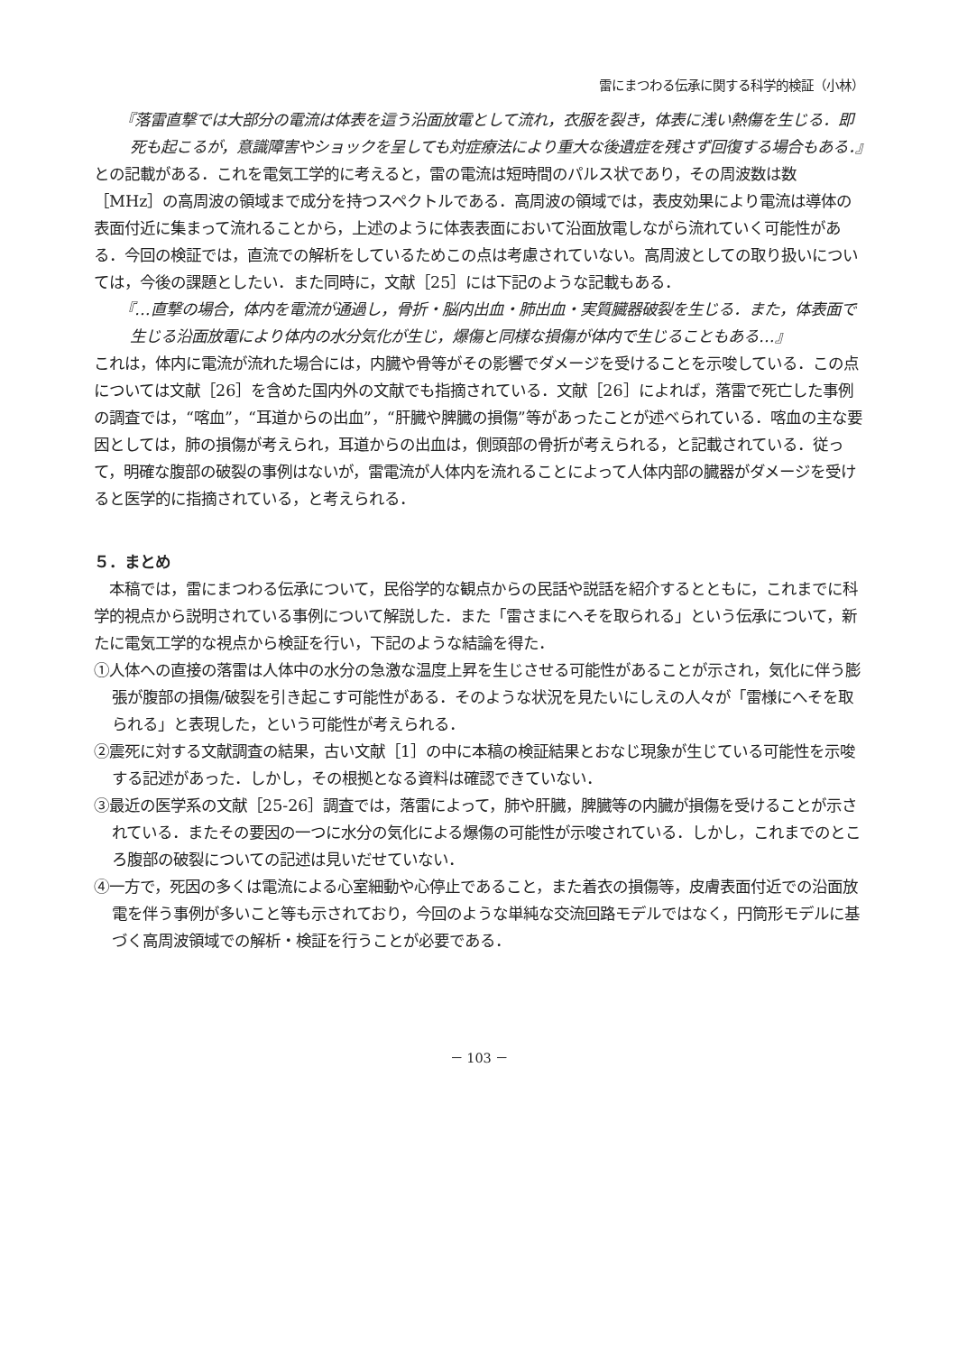雷にまつわる伝承に関する科学的検証（小林）
『落雷直撃では大部分の電流は体表を這う沿面放電として流れ，衣服を裂き，体表に浅い熱傷を生じる．即死も起こるが，意識障害やショックを呈しても対症療法により重大な後遺症を残さず回復する場合もある．』
との記載がある．これを電気工学的に考えると，雷の電流は短時間のパルス状であり，その周波数は数［MHz］の高周波の領域まで成分を持つスペクトルである．高周波の領域では，表皮効果により電流は導体の表面付近に集まって流れることから，上述のように体表表面において沿面放電しながら流れていく可能性がある．今回の検証では，直流での解析をしているためこの点は考慮されていない。高周波としての取り扱いについては，今後の課題としたい．また同時に，文献［25］には下記のような記載もある．
『…直撃の場合，体内を電流が通過し，骨折・脳内出血・肺出血・実質臓器破裂を生じる．また，体表面で生じる沿面放電により体内の水分気化が生じ，爆傷と同様な損傷が体内で生じることもある…』
これは，体内に電流が流れた場合には，内臓や骨等がその影響でダメージを受けることを示唆している．この点については文献［26］を含めた国内外の文献でも指摘されている．文献［26］によれば，落雷で死亡した事例の調査では，“喀血”，“耳道からの出血”，“肝臓や脾臓の損傷”等があったことが述べられている．喀血の主な要因としては，肺の損傷が考えられ，耳道からの出血は，側頭部の骨折が考えられる，と記載されている．従って，明確な腹部の破裂の事例はないが，雷電流が人体内を流れることによって人体内部の臓器がダメージを受けると医学的に指摘されている，と考えられる．
５．まとめ
本稿では，雷にまつわる伝承について，民俗学的な観点からの民話や説話を紹介するとともに，これまでに科学的視点から説明されている事例について解説した．また「雷さまにへそを取られる」という伝承について，新たに電気工学的な視点から検証を行い，下記のような結論を得た．
①人体への直接の落雷は人体中の水分の急激な温度上昇を生じさせる可能性があることが示され，気化に伴う膨張が腹部の損傷/破裂を引き起こす可能性がある．そのような状況を見たいにしえの人々が「雷様にへそを取られる」と表現した，という可能性が考えられる．
②震死に対する文献調査の結果，古い文献［1］の中に本稿の検証結果とおなじ現象が生じている可能性を示唆する記述があった．しかし，その根拠となる資料は確認できていない．
③最近の医学系の文献［25-26］調査では，落雷によって，肺や肝臓，脾臓等の内臓が損傷を受けることが示されている．またその要因の一つに水分の気化による爆傷の可能性が示唆されている．しかし，これまでのところ腹部の破裂についての記述は見いだせていない．
④一方で，死因の多くは電流による心室細動や心停止であること，また着衣の損傷等，皮膚表面付近での沿面放電を伴う事例が多いこと等も示されており，今回のような単純な交流回路モデルではなく，円筒形モデルに基づく高周波領域での解析・検証を行うことが必要である．
－ 103 －